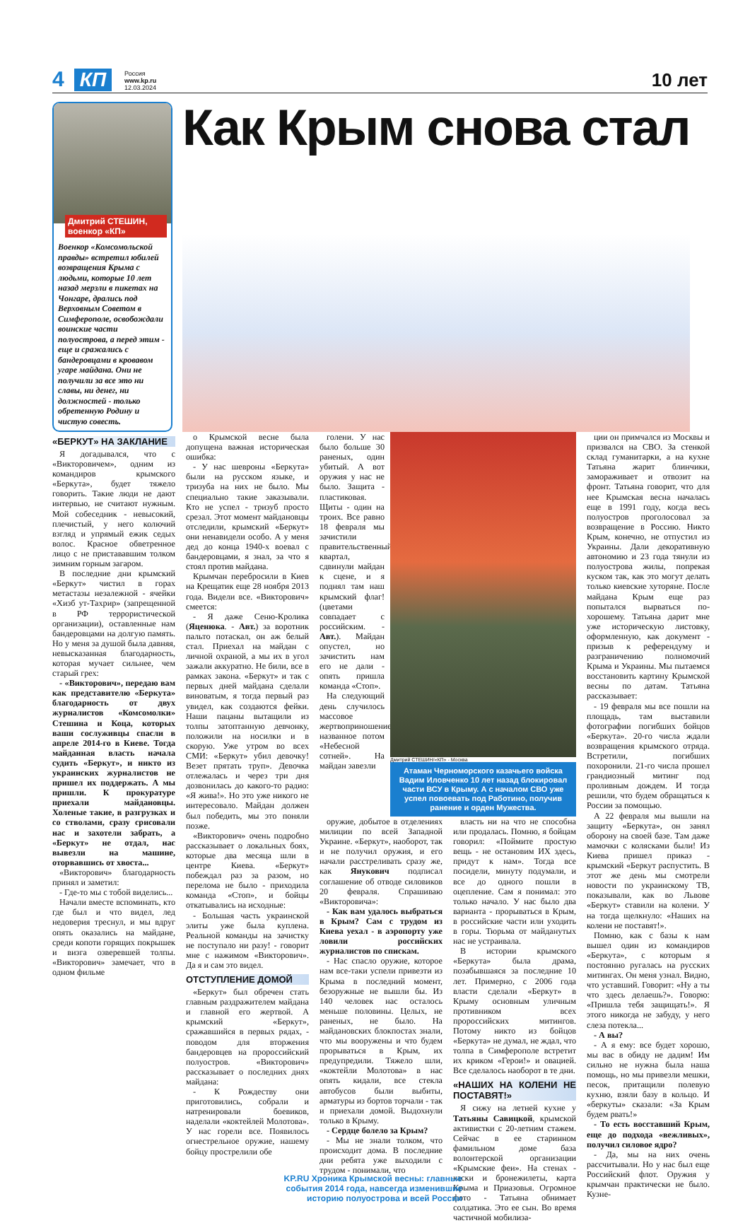4 КП
Россия
www.kp.ru
12.03.2024
10 лет
Дмитрий СТЕШИН, военкор «КП»
Военкор «Комсомольской правды» встретил юбилей возвращения Крыма с людьми, которые 10 лет назад мерзли в пикетах на Чонгаре, дрались под Верховным Советом в Симферополе, освобождали воинские части полуострова, а перед этим - еще и сражались с бандеровцами в кровавом угаре майдана. Они не получили за все это ни славы, ни денег, ни должностей - только обретенную Родину и чистую совесть.
Как Крым снова стал
«БЕРКУТ» НА ЗАКЛАНИЕ
Я догадывался, что с «Викторовичем», одним из командиров крымского «Беркута», будет тяжело говорить. Такие люди не дают интервью, не считают нужным. Мой собеседник - невысокий, плечистый, у него колючий взгляд и упрямый ежик седых волос. Красное обветренное лицо с не пристававшим толком зимним горным загаром.
В последние дни крымский «Беркут» чистил в горах метастазы незалежной - ячейки «Хизб ут-Тахрир» (запрещенной в РФ террористической организации), оставленные нам бандеровцами на долгую память. Но у меня за душой была давняя, невысказанная благодарность, которая мучает сильнее, чем старый грех:
- «Викторович», передаю вам как представителю «Беркута» благодарность от двух журналистов «Комсомолки» Стешина и Коца, которых ваши сослуживцы спасли в апреле 2014-го в Киеве. Тогда майданная власть начала судить «Беркут», и никто из украинских журналистов не пришел их поддержать. А мы пришли. К прокуратуре приехали майдановцы. Холеные такие, в разгрузках и со стволами, сразу срисовали нас и захотели забрать, а «Беркут» не отдал, нас вывезли на машине, оторвавшись от хвоста...
«Викторович» благодарность принял и заметил:
- Где-то мы с тобой виделись...
Начали вместе вспоминать, кто где был и что видел, лед недоверия треснул, и мы вдруг опять оказались на майдане, среди копоти горящих покрышек и визга озверевшей толпы. «Викторович» замечает, что в одном фильме
о Крымской весне была допущена важная историческая ошибка:
- У нас шевроны «Беркута» были на русском языке, и тризуба на них не было. Мы специально такие заказывали. Кто не успел - тризуб просто срезал. Этот момент майдановцы отследили, крымский «Беркут» они ненавидели особо. А у меня дед до конца 1940-х воевал с бандеровцами, я знал, за что я стоял против майдана.
Крымчан перебросили в Киев на Крещатик еще 28 ноября 2013 года. Видели все. «Викторович» смеется:
- Я даже Сеню-Кролика (Яценюка. - Авт.) за воротник пальто потаскал, он аж белый стал. Приехал на майдан с личной охраной, а мы их в угол зажали аккуратно. Не били, все в рамках закона. «Беркут» и так с первых дней майдана сделали виноватым, я тогда первый раз увидел, как создаются фейки. Наши пацаны вытащили из толпы затоптанную девчонку, положили на носилки и в скорую. Уже утром во всех СМИ: «Беркут» убил девочку! Везет прятать труп». Девочка отлежалась и через три дня дозвонилась до какого-то радио: «Я жива!». Но это уже никого не интересовало. Майдан должен был победить, мы это поняли позже.
«Викторович» очень подробно рассказывает о локальных боях, которые два месяца шли в центре Киева. «Беркут» побеждал раз за разом, но перелома не было - приходила команда «Стоп», и бойцы откатывались на исходные:
- Большая часть украинской элиты уже была куплена. Реальной команды на зачистку не поступало ни разу! - говорит мне с нажимом «Викторович». Да я и сам это видел.
ОТСТУПЛЕНИЕ ДОМОЙ
«Беркут» был обречен стать главным раздражителем майдана и главной его жертвой. А крымский «Беркут», сражавшийся в первых рядах, - поводом для вторжения бандеровцев на пророссийский полуостров. «Викторович» рассказывает о последних днях майдана:
- К Рождеству они приготовились, собрали и натренировали боевиков, наделали «коктейлей Молотова». У нас горели все. Появилось огнестрельное оружие, нашему бойцу прострелили обе
голени. У нас было больше 30 раненых, один убитый. А вот оружия у нас не было. Защита - пластиковая. Щиты - один на троих. Все равно 18 февраля мы зачистили правительственный квартал, сдвинули майдан к сцене, и я поднял там наш крымский флаг! (цветами совпадает с российским. - Авт.). Майдан опустел, но зачистить нам его не дали - опять пришла команда «Стоп».
На следующий день случилось массовое жертвоприношение, названное потом «Небесной сотней». На майдан завезли
Дмитрий СТЕШИН/«КП» - Москва
Атаман Черноморского казачьего войска Вадим Иловченко 10 лет назад блокировал части ВСУ в Крыму. А с началом СВО уже успел повоевать под Работино, получив ранение и орден Мужества.
оружие, добытое в отделениях милиции по всей Западной Украине. «Беркут», наоборот, так и не получил оружия, и его начали расстреливать сразу же, как Янукович подписал соглашение об отводе силовиков 20 февраля. Спрашиваю «Викторовича»:
- Как вам удалось выбраться в Крым? Сам с трудом из Киева уехал - в аэропорту уже ловили российских журналистов по спискам.
- Нас спасло оружие, которое нам все-таки успели привезти из Крыма в последний момент, безоружные не вышли бы. Из 140 человек нас осталось меньше половины. Целых, не раненых, не было. На майдановских блокпостах знали, что мы вооружены и что будем прорываться в Крым, их предупредили. Тяжело шли, «коктейли Молотова» в нас опять кидали, все стекла автобусов были выбиты, арматуры из бортов торчали - так и приехали домой. Выдохнули только в Крыму.
- Сердце болело за Крым?
- Мы не знали толком, что происходит дома. В последние дни ребята уже выходили с трудом - понимали, что
власть ни на что не способна или продалась. Помню, я бойцам говорил: «Поймите простую вещь - не остановим ИХ здесь, придут к нам». Тогда все посидели, минуту подумали, и все до одного пошли в оцепление. Сам я понимал: это только начало. У нас было два варианта - прорываться в Крым, в российские части или уходить в горы. Тюрьма от майданутых нас не устраивала.
В истории крымского «Беркута» была драма, позабывшаяся за последние 10 лет. Примерно, с 2006 года власти сделали «Беркут» в Крыму основным уличным противником всех пророссийских митингов. Потому никто из бойцов «Беркута» не думал, не ждал, что толпа в Симферополе встретит их криком «Герои!» и овацией. Все сделалось наоборот в те дни.
«НАШИХ НА КОЛЕНИ НЕ ПОСТАВЯТ!»
Я сижу на летней кухне у Татьяны Савицкой, крымской активистки с 20-летним стажем. Сейчас в ее старинном фамильном доме база волонтерской организации «Крымские феи». На стенах - каски и бронежилеты, карта Крыма и Приазовья. Огромное фото - Татьяна обнимает солдатика. Это ее сын. Во время частичной мобилиза-
ции он примчался из Москвы и призвался на СВО. За стенкой склад гуманитарки, а на кухне Татьяна жарит блинчики, замораживает и отвозит на фронт. Татьяна говорит, что для нее Крымская весна началась еще в 1991 году, когда весь полуостров проголосовал за возвращение в Россию. Никто Крым, конечно, не отпустил из Украины. Дали декоративную автономию и 23 года тянули из полуострова жилы, попрекая куском так, как это могут делать только киевские хуторяне. После майдана Крым еще раз попытался вырваться по-хорошему. Татьяна дарит мне уже историческую листовку, оформленную, как документ - призыв к референдуму и разграничению полномочий Крыма и Украины. Мы пытаемся восстановить картину Крымской весны по датам. Татьяна рассказывает:
- 19 февраля мы все пошли на площадь, там выставили фотографии погибших бойцов «Беркута». 20-го числа ждали возвращения крымского отряда. Встретили, погибших похоронили. 21-го числа прошел грандиозный митинг под проливным дождем. И тогда решили, что будем обращаться к России за помощью.
А 22 февраля мы вышли на защиту «Беркута», он занял оборону на своей базе. Там даже мамочки с колясками были! Из Киева пришел приказ - крымский «Беркут распустить. В этот же день мы смотрели новости по украинскому ТВ, показывали, как во Львове «Беркут» ставили на колени. У на тогда щелкнуло: «Наших на колени не поставят!».
Помню, как с базы к нам вышел один из командиров «Беркута», с которым я постоянно ругалась на русских митингах. Он меня узнал. Видно, что уставший. Говорит: «Ну а ты что здесь делаешь?». Говорю: «Пришла тебя защищать!». Я этого никогда не забуду, у него слеза потекла...
- А вы?
- А я ему: все будет хорошо, мы вас в обиду не дадим! Им сильно не нужна была наша помощь, но мы привезли мешки, песок, притащили полевую кухню, взяли базу в кольцо. И «беркуты» сказали: «За Крым будем рвать!»
- То есть восставший Крым, еще до подхода «вежливых», получил силовое ядро?
- Да, мы на них очень рассчитывали. Но у нас был еще Российский флот. Оружия у крымчан практически не было. Кузне-
KP.RU Хроника Крымской весны: главные события 2014 года, навсегда изменившие историю полуострова и всей России